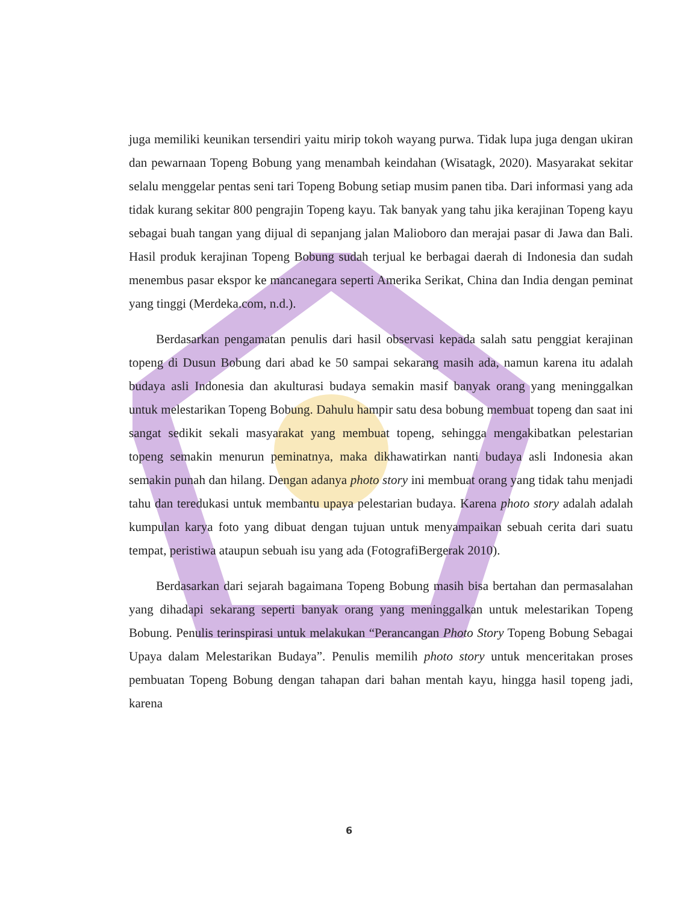juga memiliki keunikan tersendiri yaitu mirip tokoh wayang purwa. Tidak lupa juga dengan ukiran dan pewarnaan Topeng Bobung yang menambah keindahan (Wisatagk, 2020). Masyarakat sekitar selalu menggelar pentas seni tari Topeng Bobung setiap musim panen tiba. Dari informasi yang ada tidak kurang sekitar 800 pengrajin Topeng kayu. Tak banyak yang tahu jika kerajinan Topeng kayu sebagai buah tangan yang dijual di sepanjang jalan Malioboro dan merajai pasar di Jawa dan Bali. Hasil produk kerajinan Topeng Bobung sudah terjual ke berbagai daerah di Indonesia dan sudah menembus pasar ekspor ke mancanegara seperti Amerika Serikat, China dan India dengan peminat yang tinggi (Merdeka.com, n.d.).
Berdasarkan pengamatan penulis dari hasil observasi kepada salah satu penggiat kerajinan topeng di Dusun Bobung dari abad ke 50 sampai sekarang masih ada, namun karena itu adalah budaya asli Indonesia dan akulturasi budaya semakin masif banyak orang yang meninggalkan untuk melestarikan Topeng Bobung. Dahulu hampir satu desa bobung membuat topeng dan saat ini sangat sedikit sekali masyarakat yang membuat topeng, sehingga mengakibatkan pelestarian topeng semakin menurun peminatnya, maka dikhawatirkan nanti budaya asli Indonesia akan semakin punah dan hilang. Dengan adanya photo story ini membuat orang yang tidak tahu menjadi tahu dan teredukasi untuk membantu upaya pelestarian budaya. Karena photo story adalah adalah kumpulan karya foto yang dibuat dengan tujuan untuk menyampaikan sebuah cerita dari suatu tempat, peristiwa ataupun sebuah isu yang ada (FotografiBergerak 2010).
Berdasarkan dari sejarah bagaimana Topeng Bobung masih bisa bertahan dan permasalahan yang dihadapi sekarang seperti banyak orang yang meninggalkan untuk melestarikan Topeng Bobung. Penulis terinspirasi untuk melakukan “Perancangan Photo Story Topeng Bobung Sebagai Upaya dalam Melestarikan Budaya”. Penulis memilih photo story untuk menceritakan proses pembuatan Topeng Bobung dengan tahapan dari bahan mentah kayu, hingga hasil topeng jadi, karena
6